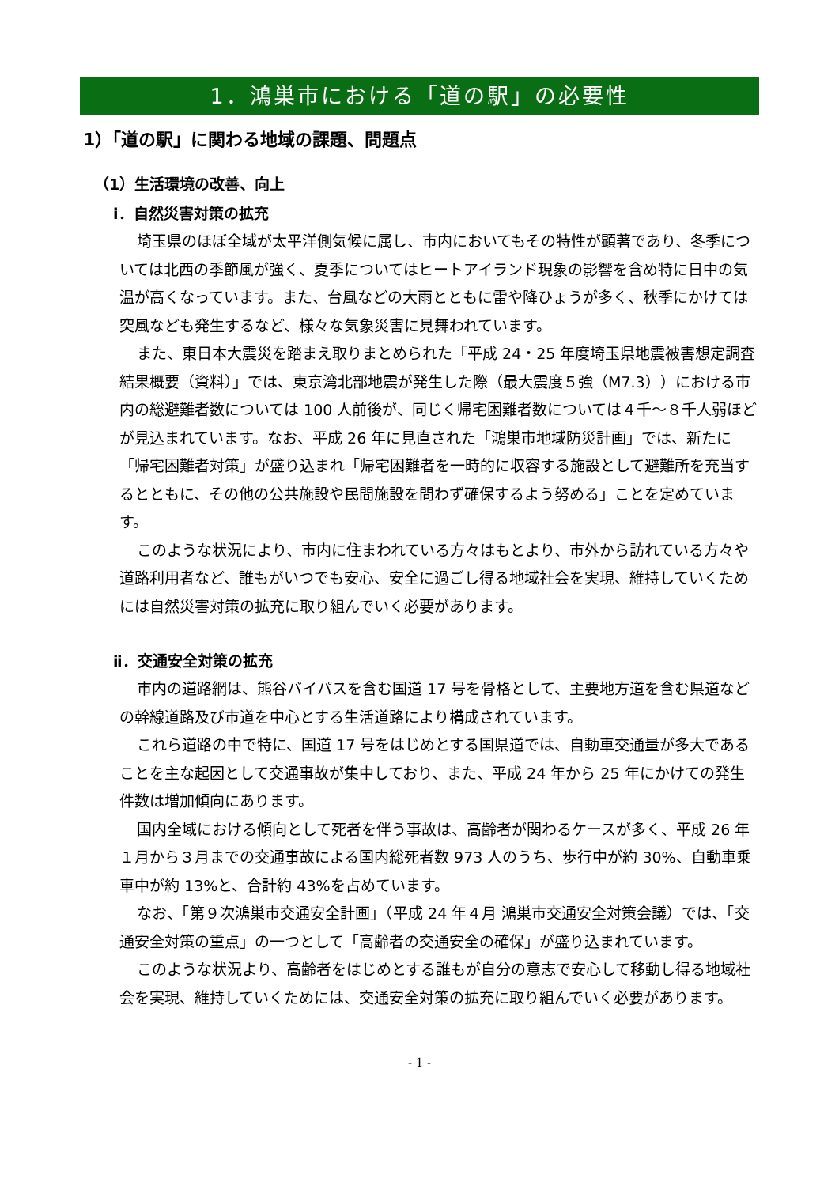1．鴻巣市における「道の駅」の必要性
1）「道の駅」に関わる地域の課題、問題点
（1）生活環境の改善、向上
ⅰ．自然災害対策の拡充
埼玉県のほぼ全域が太平洋側気候に属し、市内においてもその特性が顕著であり、冬季については北西の季節風が強く、夏季についてはヒートアイランド現象の影響を含め特に日中の気温が高くなっています。また、台風などの大雨とともに雷や降ひょうが多く、秋季にかけては突風なども発生するなど、様々な気象災害に見舞われています。
また、東日本大震災を踏まえ取りまとめられた「平成 24・25 年度埼玉県地震被害想定調査結果概要（資料）」では、東京湾北部地震が発生した際（最大震度５強（M7.3））における市内の総避難者数については 100 人前後が、同じく帰宅困難者数については４千～８千人弱ほどが見込まれています。なお、平成 26 年に見直された「鴻巣市地域防災計画」では、新たに「帰宅困難者対策」が盛り込まれ「帰宅困難者を一時的に収容する施設として避難所を充当するとともに、その他の公共施設や民間施設を問わず確保するよう努める」ことを定めています。
このような状況により、市内に住まわれている方々はもとより、市外から訪れている方々や道路利用者など、誰もがいつでも安心、安全に過ごし得る地域社会を実現、維持していくためには自然災害対策の拡充に取り組んでいく必要があります。
ⅱ．交通安全対策の拡充
市内の道路網は、熊谷バイパスを含む国道 17 号を骨格として、主要地方道を含む県道などの幹線道路及び市道を中心とする生活道路により構成されています。
これら道路の中で特に、国道 17 号をはじめとする国県道では、自動車交通量が多大であることを主な起因として交通事故が集中しており、また、平成 24 年から 25 年にかけての発生件数は増加傾向にあります。
国内全域における傾向として死者を伴う事故は、高齢者が関わるケースが多く、平成 26 年１月から３月までの交通事故による国内総死者数 973 人のうち、歩行中が約 30%、自動車乗車中が約 13%と、合計約 43%を占めています。
なお、「第９次鴻巣市交通安全計画」（平成 24 年４月 鴻巣市交通安全対策会議）では、「交通安全対策の重点」の一つとして「高齢者の交通安全の確保」が盛り込まれています。
このような状況より、高齢者をはじめとする誰もが自分の意志で安心して移動し得る地域社会を実現、維持していくためには、交通安全対策の拡充に取り組んでいく必要があります。
- 1 -